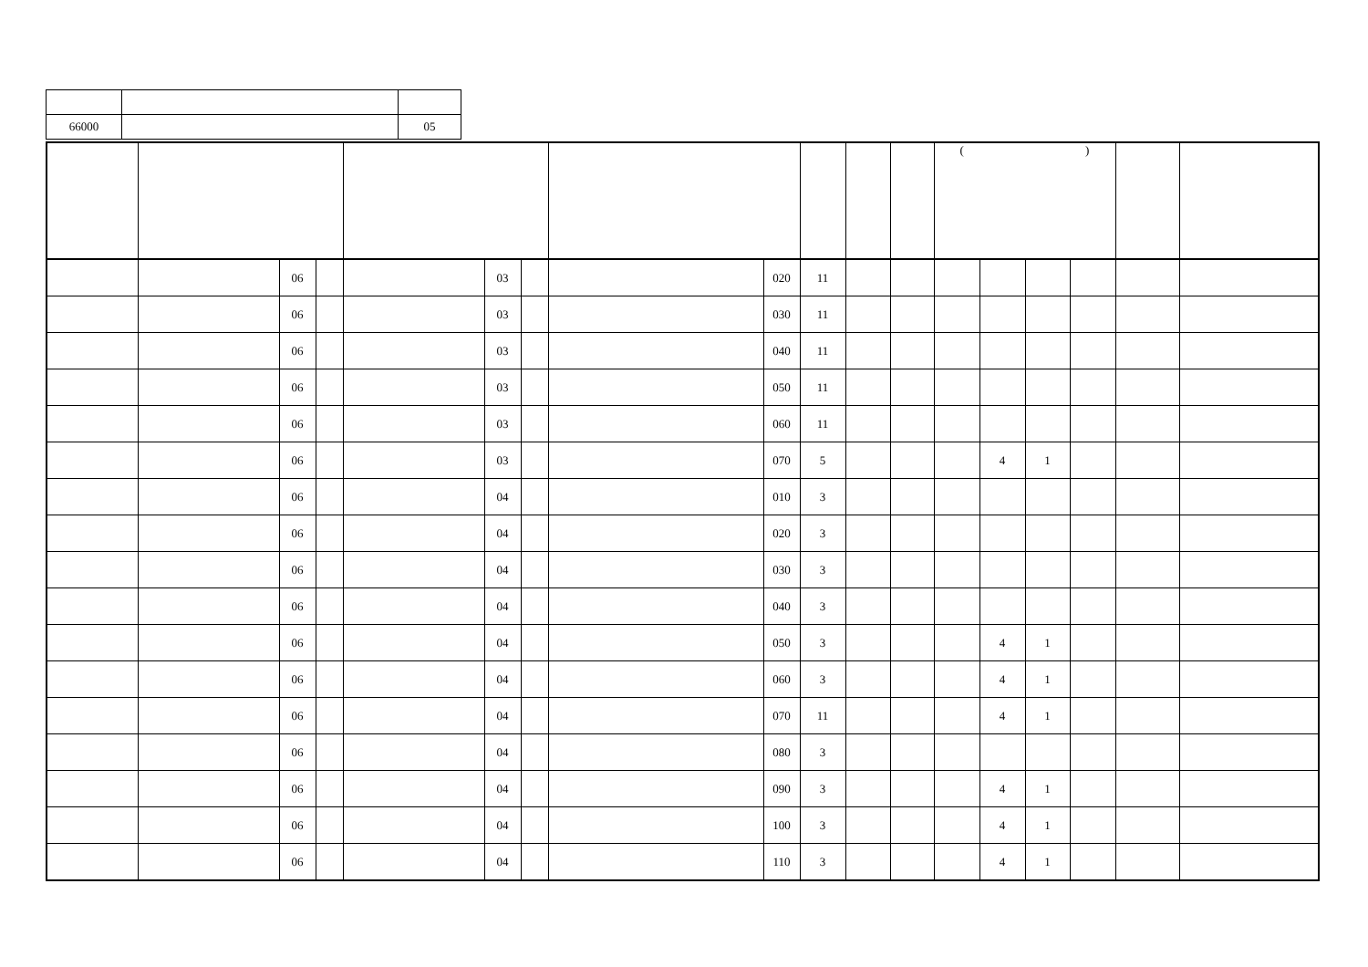| 66000 | | 05 |
| | | | | | | | | | | | | ( ) | | | | | |
| --- | --- | --- | --- | --- | --- | --- | --- | --- | --- | --- | --- | --- | --- | --- | --- | --- | --- |
| | | 06 | | | 03 | | | 020 | 11 | | | | | | | | |
| | | 06 | | | 03 | | | 030 | 11 | | | | | | | | |
| | | 06 | | | 03 | | | 040 | 11 | | | | | | | | |
| | | 06 | | | 03 | | | 050 | 11 | | | | | | | | |
| | | 06 | | | 03 | | | 060 | 11 | | | | | | | | |
| | | 06 | | | 03 | | | 070 | 5 | | | | 4 | 1 | | | |
| | | 06 | | | 04 | | | 010 | 3 | | | | | | | | |
| | | 06 | | | 04 | | | 020 | 3 | | | | | | | | |
| | | 06 | | | 04 | | | 030 | 3 | | | | | | | | |
| | | 06 | | | 04 | | | 040 | 3 | | | | | | | | |
| | | 06 | | | 04 | | | 050 | 3 | | | | 4 | 1 | | | |
| | | 06 | | | 04 | | | 060 | 3 | | | | 4 | 1 | | | |
| | | 06 | | | 04 | | | 070 | 11 | | | | 4 | 1 | | | |
| | | 06 | | | 04 | | | 080 | 3 | | | | | | | | |
| | | 06 | | | 04 | | | 090 | 3 | | | | 4 | 1 | | | |
| | | 06 | | | 04 | | | 100 | 3 | | | | 4 | 1 | | | |
| | | 06 | | | 04 | | | 110 | 3 | | | | 4 | 1 | | | |